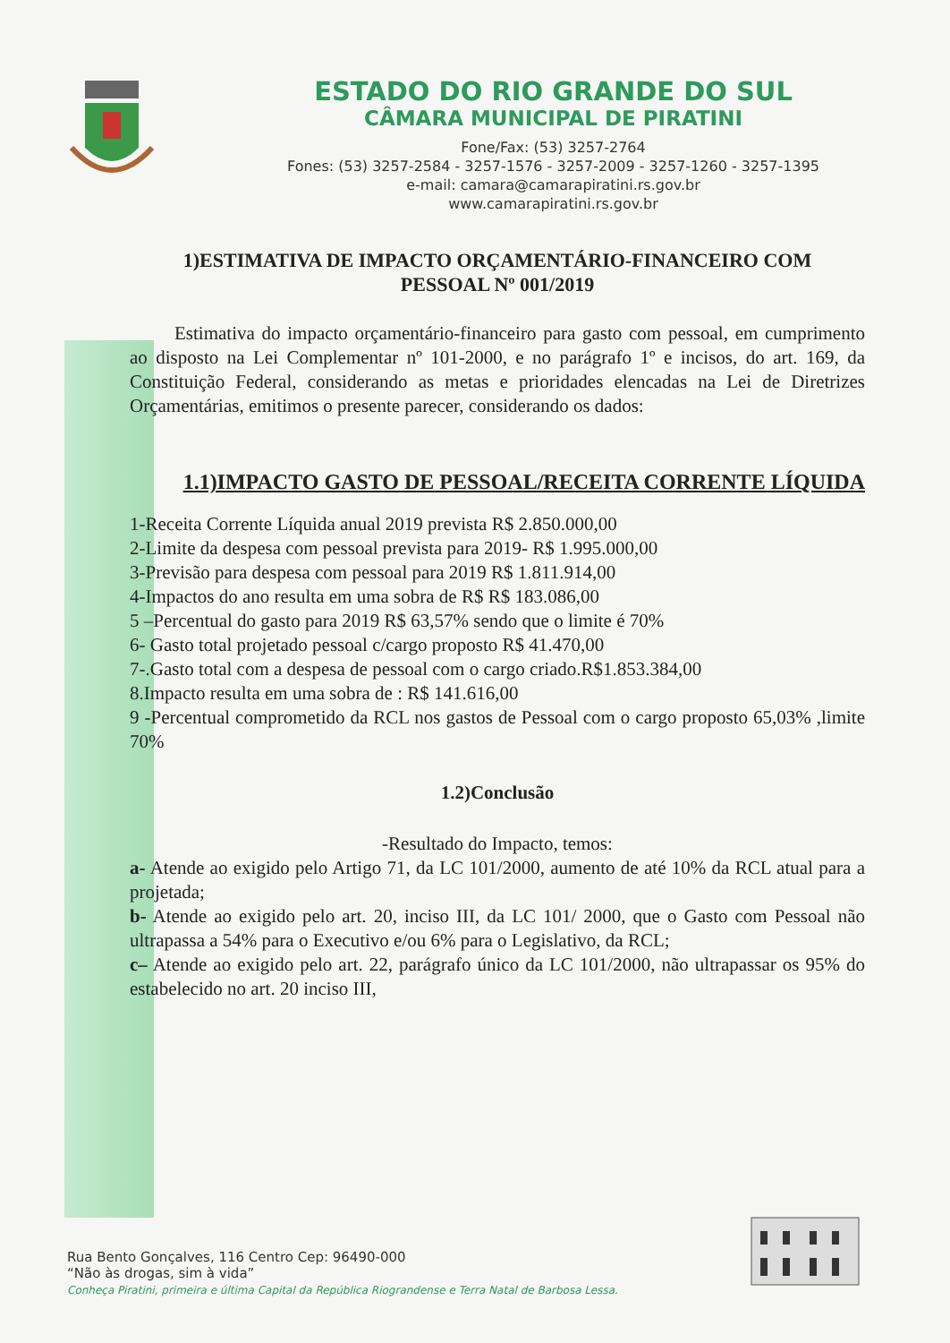ESTADO DO RIO GRANDE DO SUL
CÂMARA MUNICIPAL DE PIRATINI
Fone/Fax: (53) 3257-2764
Fones: (53) 3257-2584 - 3257-1576 - 3257-2009 - 3257-1260 - 3257-1395
e-mail: camara@camarapiratini.rs.gov.br
www.camarapiratini.rs.gov.br
1)ESTIMATIVA DE IMPACTO ORÇAMENTÁRIO-FINANCEIRO COM
PESSOAL Nº 001/2019
Estimativa do impacto orçamentário-financeiro para gasto com pessoal, em cumprimento ao disposto na Lei Complementar nº 101-2000, e no parágrafo 1º e incisos, do art. 169, da Constituição Federal, considerando as metas e prioridades elencadas na Lei de Diretrizes Orçamentárias, emitimos o presente parecer, considerando os dados:
1.1)IMPACTO GASTO DE PESSOAL/RECEITA CORRENTE LÍQUIDA
1-Receita Corrente Líquida anual 2019 prevista R$ 2.850.000,00
2-Limite da despesa com pessoal prevista para 2019- R$ 1.995.000,00
3-Previsão para despesa com pessoal para 2019 R$ 1.811.914,00
4-Impactos do ano resulta em uma sobra de R$ R$ 183.086,00
5 –Percentual do gasto para 2019 R$ 63,57% sendo que o limite é 70%
6- Gasto total projetado pessoal c/cargo proposto R$ 41.470,00
7-.Gasto total com a despesa de pessoal com o cargo criado.R$1.853.384,00
8.Impacto resulta em uma sobra de : R$ 141.616,00
9 -Percentual comprometido da RCL nos gastos de Pessoal com o cargo proposto 65,03% ,limite 70%
1.2)Conclusão
-Resultado do Impacto, temos:
a- Atende ao exigido pelo Artigo 71, da LC 101/2000, aumento de até 10% da RCL atual para a projetada;
b- Atende ao exigido pelo art. 20, inciso III, da LC 101/ 2000, que o Gasto com Pessoal não ultrapassa a 54% para o Executivo e/ou 6% para o Legislativo, da RCL;
c– Atende ao exigido pelo art. 22, parágrafo único da LC 101/2000, não ultrapassar os 95% do estabelecido no art. 20 inciso III,
Rua Bento Gonçalves, 116 Centro Cep: 96490-000
“Não às drogas, sim à vida”
Conheça Piratini, primeira e última Capital da República Riograndense e Terra Natal de Barbosa Lessa.